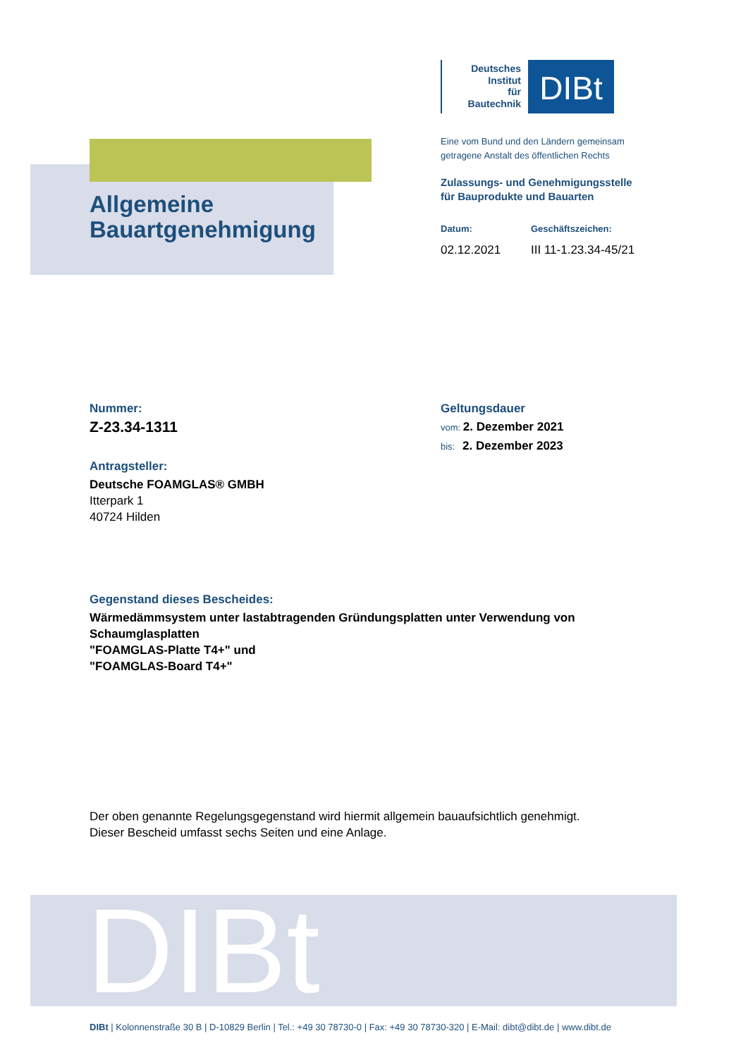Allgemeine
Bauartgenehmigung
Deutsches
Institut
für
Bautechnik
DIBt
Eine vom Bund und den Ländern gemeinsam
getragene Anstalt des öffentlichen Rechts
Zulassungs- und Genehmigungsstelle
für Bauprodukte und Bauarten
Datum:
02.12.2021
Geschäftszeichen:
III 11-1.23.34-45/21
Nummer:
Z-23.34-1311
Antragsteller:
Deutsche FOAMGLAS® GMBH
Itterpark 1
40724 Hilden
Geltungsdauer
vom: 2. Dezember 2021
bis: 2. Dezember 2023
Gegenstand dieses Bescheides:
Wärmedämmsystem unter lastabtragenden Gründungsplatten unter Verwendung von Schaumglasplatten
"FOAMGLAS-Platte T4+" und
"FOAMGLAS-Board T4+"
Der oben genannte Regelungsgegenstand wird hiermit allgemein bauaufsichtlich genehmigt.
Dieser Bescheid umfasst sechs Seiten und eine Anlage.
DIBt
DIBt | Kolonnenstraße 30 B | D-10829 Berlin | Tel.: +49 30 78730-0 | Fax: +49 30 78730-320 | E-Mail: dibt@dibt.de | www.dibt.de